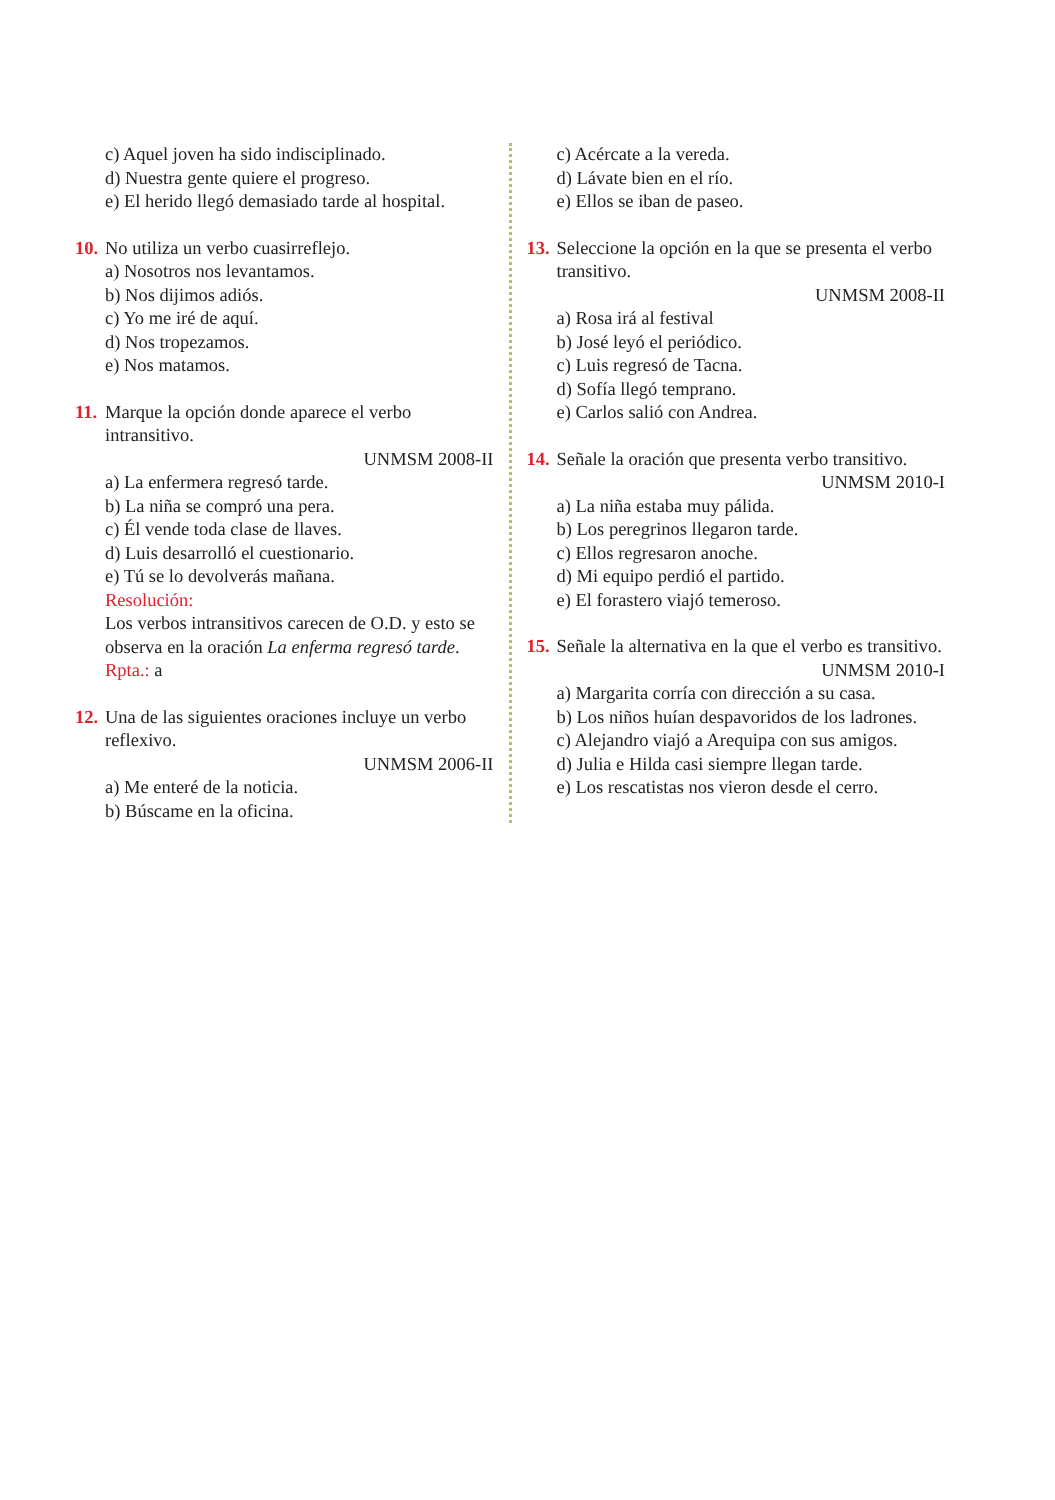c) Aquel joven ha sido indisciplinado.
d) Nuestra gente quiere el progreso.
e) El herido llegó demasiado tarde al hospital.
10.
No utiliza un verbo cuasirreflejo.
a) Nosotros nos levantamos.
b) Nos dijimos adiós.
c) Yo me iré de aquí.
d) Nos tropezamos.
e) Nos matamos.
11.
Marque la opción donde aparece el verbo intransitivo.
UNMSM 2008-II
a) La enfermera regresó tarde.
b) La niña se compró una pera.
c) Él vende toda clase de llaves.
d) Luis desarrolló el cuestionario.
e) Tú se lo devolverás mañana.
Resolución:
Los verbos intransitivos carecen de O.D. y esto se observa en la oración La enferma regresó tarde.
Rpta.: a
12.
Una de las siguientes oraciones incluye un verbo reflexivo.
UNMSM 2006-II
a) Me enteré de la noticia.
b) Búscame en la oficina.
c) Acércate a la vereda.
d) Lávate bien en el río.
e) Ellos se iban de paseo.
13.
Seleccione la opción en la que se presenta el verbo transitivo.
UNMSM 2008-II
a) Rosa irá al festival
b) José leyó el periódico.
c) Luis regresó de Tacna.
d) Sofía llegó temprano.
e) Carlos salió con Andrea.
14.
Señale la oración que presenta verbo transitivo.
UNMSM 2010-I
a) La niña estaba muy pálida.
b) Los peregrinos llegaron tarde.
c) Ellos regresaron anoche.
d) Mi equipo perdió el partido.
e) El forastero viajó temeroso.
15.
Señale la alternativa en la que el verbo es transitivo.
UNMSM 2010-I
a) Margarita corría con dirección a su casa.
b) Los niños huían despavoridos de los ladrones.
c) Alejandro viajó a Arequipa con sus amigos.
d) Julia e Hilda casi siempre llegan tarde.
e) Los rescatistas nos vieron desde el cerro.